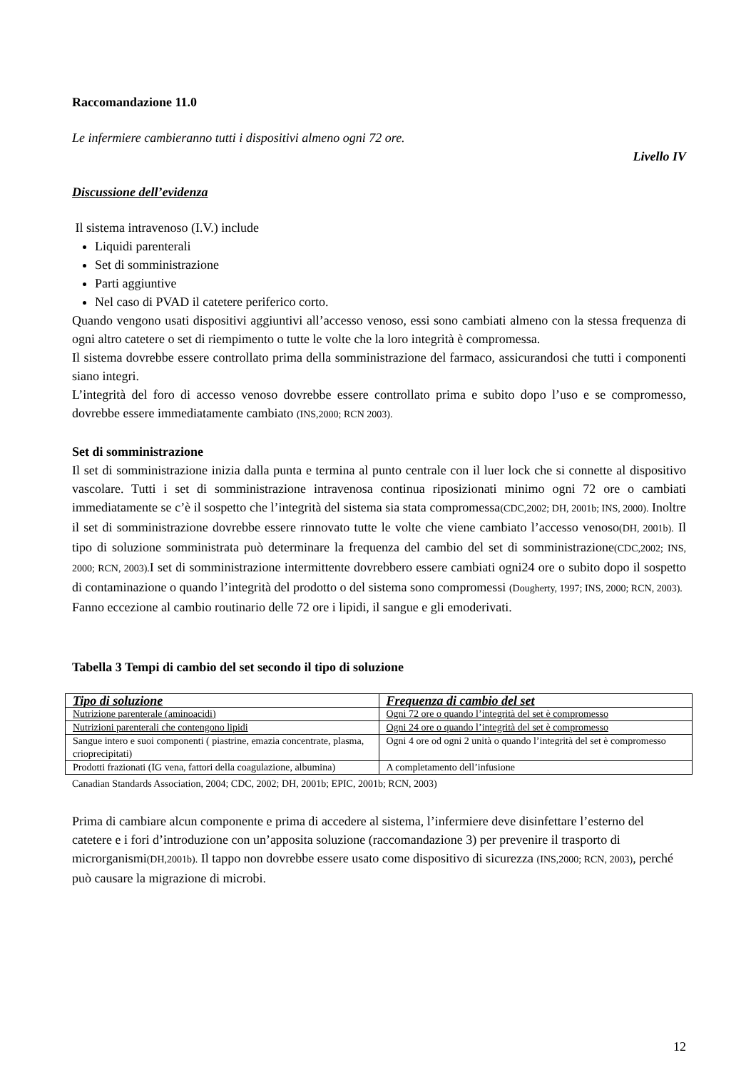Raccomandazione 11.0
Le infermiere cambieranno tutti i dispositivi almeno ogni 72 ore.
Livello IV
Discussione dell’evidenza
Il sistema intravenoso (I.V.) include
Liquidi parenterali
Set di somministrazione
Parti aggiuntive
Nel caso di PVAD il catetere periferico corto.
Quando vengono usati dispositivi aggiuntivi all’accesso venoso, essi sono cambiati almeno con la stessa frequenza di ogni altro catetere o set di riempimento o tutte le volte che la loro integrità è compromessa.
Il sistema dovrebbe essere controllato prima della somministrazione del farmaco, assicurandosi che tutti i componenti siano integri.
L’integrità del foro di accesso venoso dovrebbe essere controllato prima e subito dopo l’uso e se compromesso, dovrebbe essere immediatamente cambiato (INS,2000; RCN 2003).
Set di somministrazione
Il set di somministrazione inizia dalla punta e termina al punto centrale con il luer lock che si connette al dispositivo vascolare. Tutti i set di somministrazione intravenosa continua riposizionati minimo ogni 72 ore o cambiati immediatamente se c’è il sospetto che l’integrità del sistema sia stata compromessa(CDC,2002; DH, 2001b; INS, 2000). Inoltre il set di somministrazione dovrebbe essere rinnovato tutte le volte che viene cambiato l’accesso venoso(DH, 2001b). Il tipo di soluzione somministrata può determinare la frequenza del cambio del set di somministrazione(CDC,2002; INS, 2000; RCN, 2003). I set di somministrazione intermittente dovrebbero essere cambiati ogni24 ore o subito dopo il sospetto di contaminazione o quando l’integrità del prodotto o del sistema sono compromessi (Dougherty, 1997; INS, 2000; RCN, 2003).
Fanno eccezione al cambio routinario delle 72 ore i lipidi, il sangue e gli emoderivati.
Tabella 3 Tempi di cambio del set secondo il tipo di soluzione
| Tipo di soluzione | Frequenza di cambio del set |
| --- | --- |
| Nutrizione parenterale (aminoacidi) | Ogni 72 ore o quando l’integrità del set è compromesso |
| Nutrizioni parenterali che contengono lipidi | Ogni 24 ore o quando l’integrità del set è compromesso |
| Sangue intero e suoi componenti ( piastrine, emazia concentrate, plasma, crioprecipitati) | Ogni 4 ore od ogni 2 unità o quando l’integrità del set è compromesso |
| Prodotti frazionati (IG vena, fattori della coagulazione, albumina) | A completamento dell’infusione |
Canadian Standards Association, 2004; CDC, 2002; DH, 2001b; EPIC, 2001b; RCN, 2003)
Prima di cambiare alcun componente e prima di accedere al sistema, l’infermiere deve disinfettare l’esterno del catetere e i fori d’introduzione con un’apposita soluzione (raccomandazione 3) per prevenire il trasporto di microrganismi(DH,2001b). Il tappo non dovrebbe essere usato come dispositivo di sicurezza (INS,2000; RCN, 2003), perché può causare la migrazione di microbi.
12